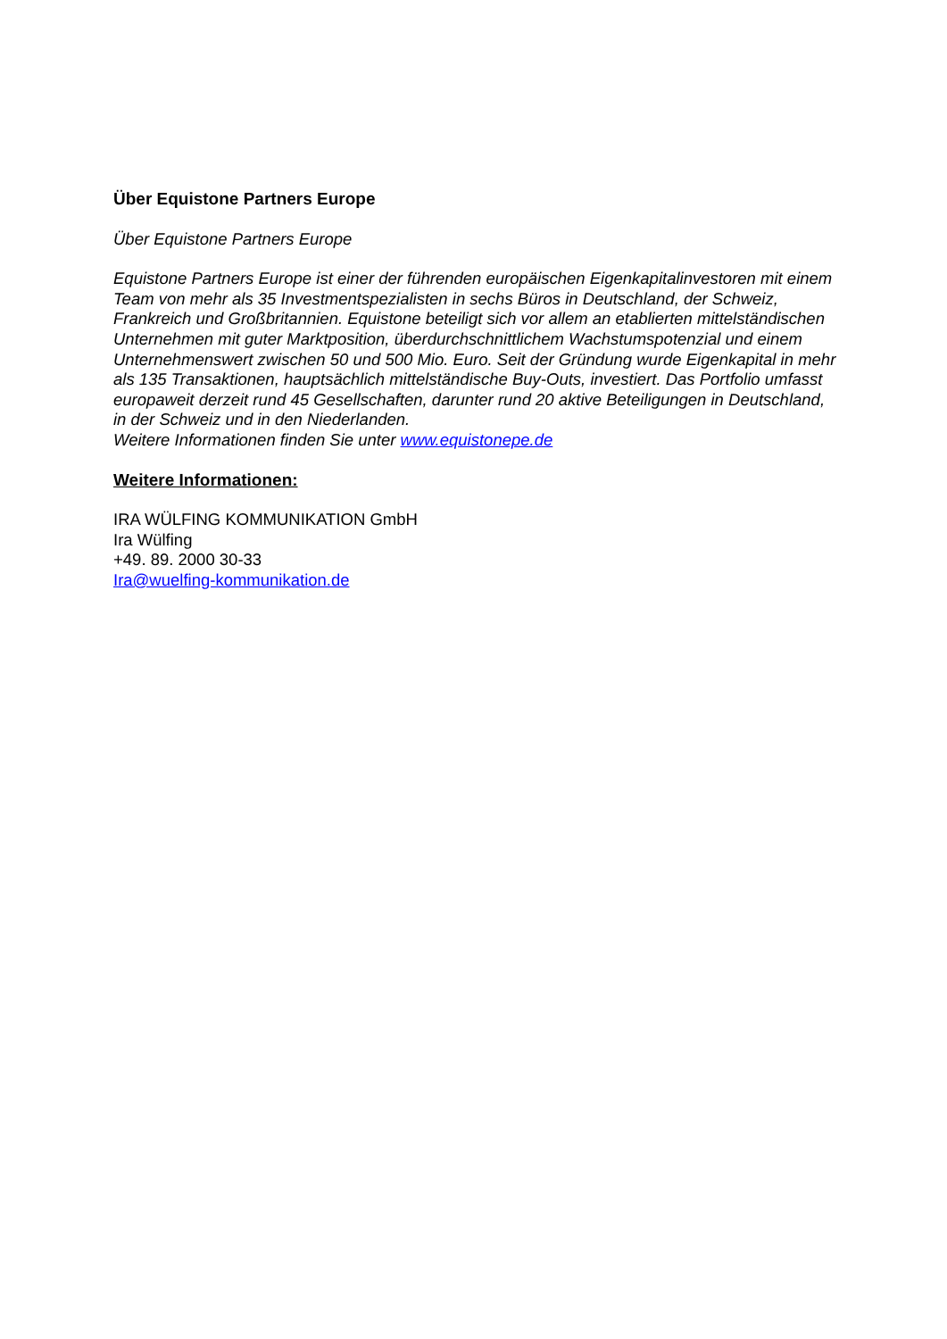Über Equistone Partners Europe
Über Equistone Partners Europe
Equistone Partners Europe ist einer der führenden europäischen Eigenkapitalinvestoren mit einem Team von mehr als 35 Investmentspezialisten in sechs Büros in Deutschland, der Schweiz, Frankreich und Großbritannien. Equistone beteiligt sich vor allem an etablierten mittelständischen Unternehmen mit guter Marktposition, überdurchschnittlichem Wachstumspotenzial und einem Unternehmenswert zwischen 50 und 500 Mio. Euro. Seit der Gründung wurde Eigenkapital in mehr als 135 Transaktionen, hauptsächlich mittelständische Buy-Outs, investiert. Das Portfolio umfasst europaweit derzeit rund 45 Gesellschaften, darunter rund 20 aktive Beteiligungen in Deutschland, in der Schweiz und in den Niederlanden.
Weitere Informationen finden Sie unter www.equistonepe.de
Weitere Informationen:
IRA WÜLFING KOMMUNIKATION GmbH
Ira Wülfing
+49. 89. 2000 30-33
Ira@wuelfing-kommunikation.de